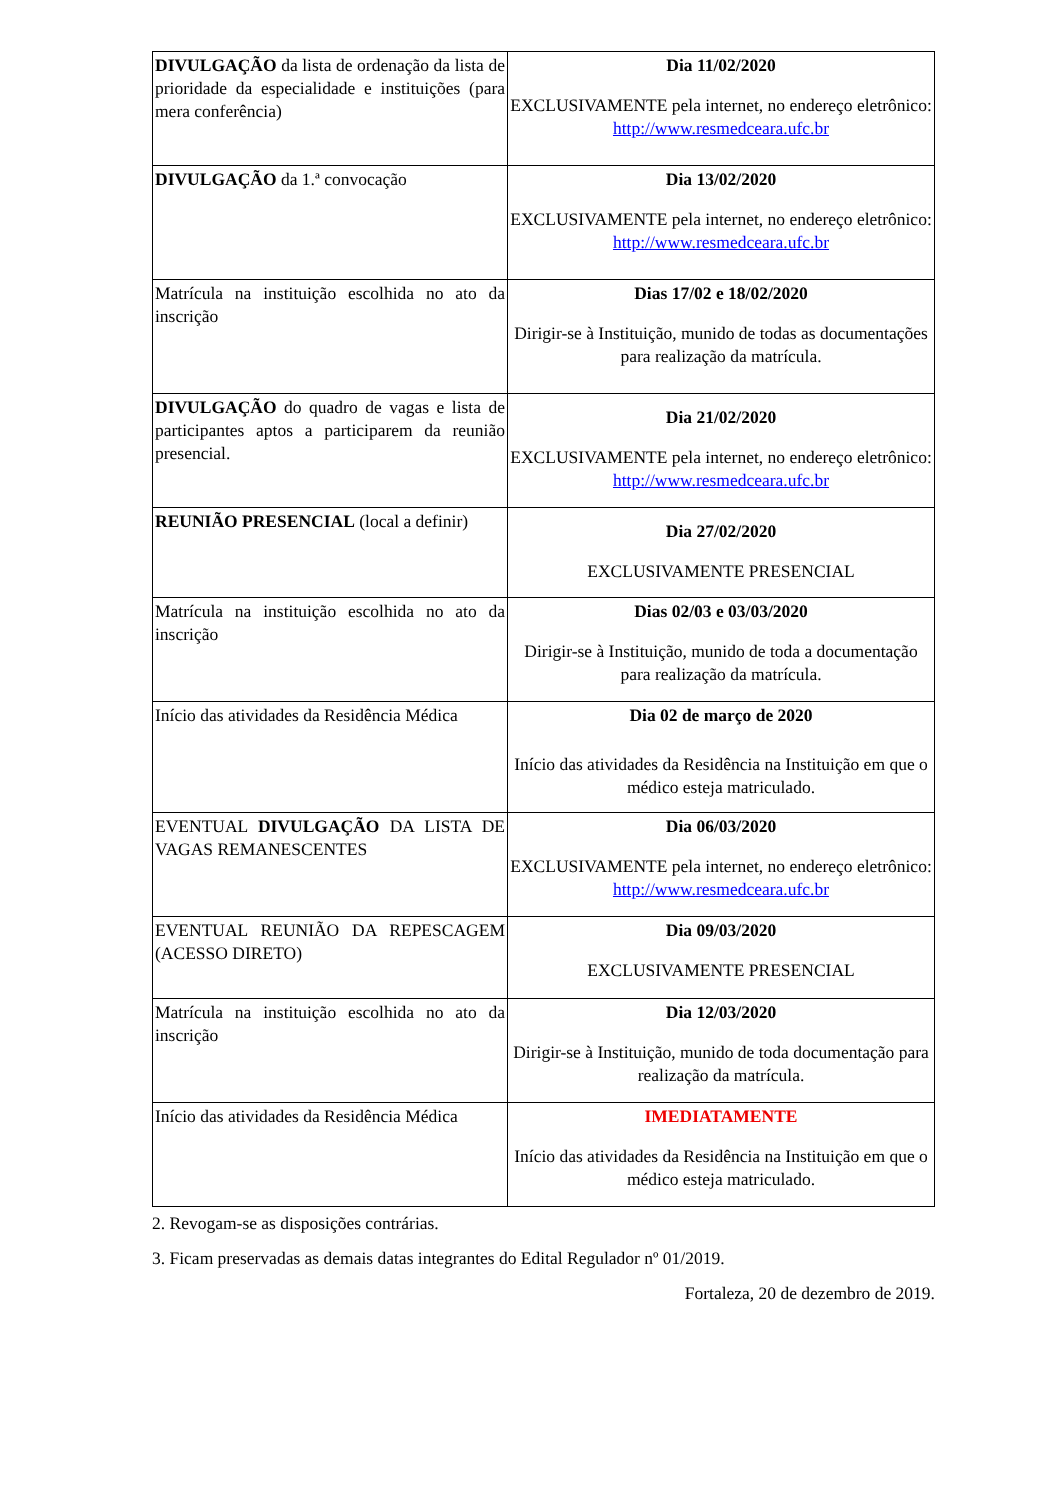| DIVULGAÇÃO da lista de ordenação da lista de prioridade da especialidade e instituições (para mera conferência) | Dia 11/02/2020 EXCLUSIVAMENTE pela internet, no endereço eletrônico: http://www.resmedceara.ufc.br |
| DIVULGAÇÃO da 1.ª convocação | Dia 13/02/2020 EXCLUSIVAMENTE pela internet, no endereço eletrônico: http://www.resmedceara.ufc.br |
| Matrícula na instituição escolhida no ato da inscrição | Dias 17/02 e 18/02/2020 Dirigir-se à Instituição, munido de todas as documentações para realização da matrícula. |
| DIVULGAÇÃO do quadro de vagas e lista de participantes aptos a participarem da reunião presencial. | Dia 21/02/2020 EXCLUSIVAMENTE pela internet, no endereço eletrônico: http://www.resmedceara.ufc.br |
| REUNIÃO PRESENCIAL (local a definir) | Dia 27/02/2020 EXCLUSIVAMENTE PRESENCIAL |
| Matrícula na instituição escolhida no ato da inscrição | Dias 02/03 e 03/03/2020 Dirigir-se à Instituição, munido de toda a documentação para realização da matrícula. |
| Início das atividades da Residência Médica | Dia 02 de março de 2020 Início das atividades da Residência na Instituição em que o médico esteja matriculado. |
| EVENTUAL DIVULGAÇÃO DA LISTA DE VAGAS REMANESCENTES | Dia 06/03/2020 EXCLUSIVAMENTE pela internet, no endereço eletrônico: http://www.resmedceara.ufc.br |
| EVENTUAL REUNIÃO DA REPESCAGEM (ACESSO DIRETO) | Dia 09/03/2020 EXCLUSIVAMENTE PRESENCIAL |
| Matrícula na instituição escolhida no ato da inscrição | Dia 12/03/2020 Dirigir-se à Instituição, munido de toda documentação para realização da matrícula. |
| Início das atividades da Residência Médica | IMEDIATAMENTE Início das atividades da Residência na Instituição em que o médico esteja matriculado. |
2. Revogam-se as disposições contrárias.
3. Ficam preservadas as demais datas integrantes do Edital Regulador nº 01/2019.
Fortaleza, 20 de dezembro de 2019.